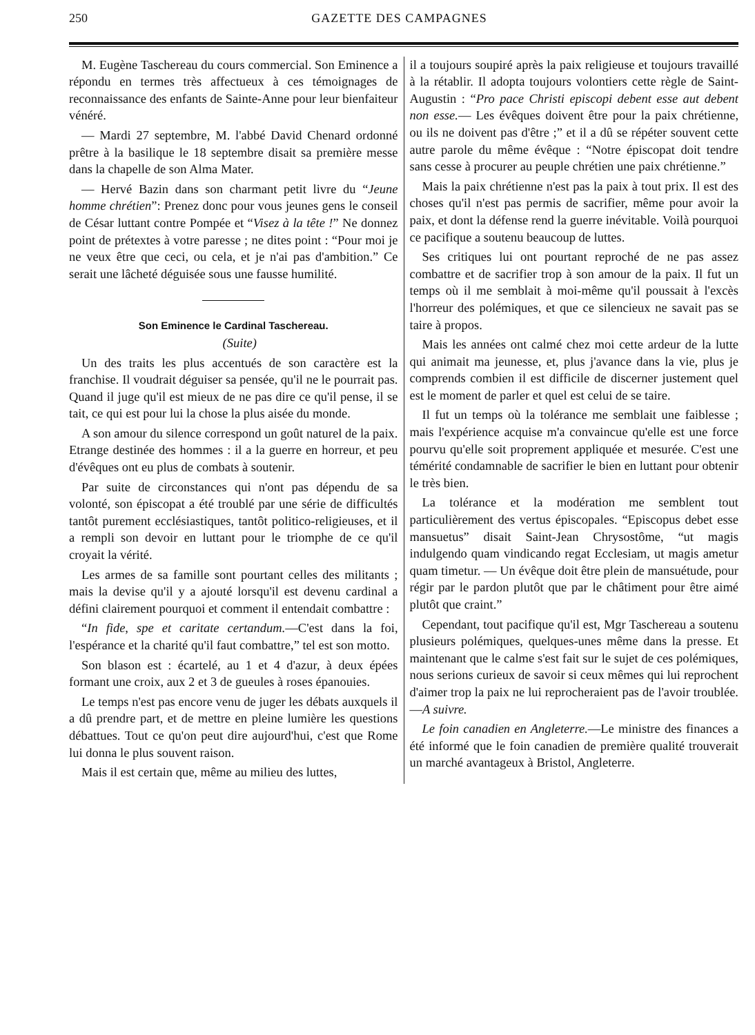250 GAZETTE DES CAMPAGNES
M. Eugène Taschereau du cours commercial. Son Eminence a répondu en termes très affectueux à ces témoignages de reconnaissance des enfants de Sainte-Anne pour leur bienfaiteur vénéré.
— Mardi 27 septembre, M. l'abbé David Chenard ordonné prêtre à la basilique le 18 septembre disait sa première messe dans la chapelle de son Alma Mater.
— Hervé Bazin dans son charmant petit livre du “Jeune homme chrétien”: Prenez donc pour vous jeunes gens le conseil de César luttant contre Pompée et “Visez à la tête !” Ne donnez point de prétextes à votre paresse ; ne dites point : “Pour moi je ne veux être que ceci, ou cela, et je n'ai pas d'ambition.” Ce serait une lâcheté déguisée sous une fausse humilité.
Son Eminence le Cardinal Taschereau.
(Suite)
Un des traits les plus accentués de son caractère est la franchise. Il voudrait déguiser sa pensée, qu'il ne le pourrait pas. Quand il juge qu'il est mieux de ne pas dire ce qu'il pense, il se tait, ce qui est pour lui la chose la plus aisée du monde.
A son amour du silence correspond un goût naturel de la paix. Etrange destinée des hommes : il a la guerre en horreur, et peu d'évêques ont eu plus de combats à soutenir.
Par suite de circonstances qui n'ont pas dépendu de sa volonté, son épiscopat a été troublé par une série de difficultés tantôt purement ecclésiastiques, tantôt politico-religieuses, et il a rempli son devoir en luttant pour le triomphe de ce qu'il croyait la vérité.
Les armes de sa famille sont pourtant celles des militants ; mais la devise qu'il y a ajouté lorsqu'il est devenu cardinal a défini clairement pourquoi et comment il entendait combattre :
“In fide, spe et caritate certandum.—C'est dans la foi, l'espérance et la charité qu'il faut combattre,” tel est son motto.
Son blason est : écartelé, au 1 et 4 d'azur, à deux épées formant une croix, aux 2 et 3 de gueules à roses épanouies.
Le temps n'est pas encore venu de juger les débats auxquels il a dû prendre part, et de mettre en pleine lumière les questions débattues. Tout ce qu'on peut dire aujourd'hui, c'est que Rome lui donna le plus souvent raison.
Mais il est certain que, même au milieu des luttes,
il a toujours soupiré après la paix religieuse et toujours travaillé à la rétablir. Il adopta toujours volontiers cette règle de Saint-Augustin : “Pro pace Christi episcopi debent esse aut debent non esse.— Les évêques doivent être pour la paix chrétienne, ou ils ne doivent pas d'être ;” et il a dû se répéter souvent cette autre parole du même évêque : “Notre épiscopat doit tendre sans cesse à procurer au peuple chrétien une paix chrétienne.”
Mais la paix chrétienne n'est pas la paix à tout prix. Il est des choses qu'il n'est pas permis de sacrifier, même pour avoir la paix, et dont la défense rend la guerre inévitable. Voilà pourquoi ce pacifique a soutenu beaucoup de luttes.
Ses critiques lui ont pourtant reproché de ne pas assez combattre et de sacrifier trop à son amour de la paix. Il fut un temps où il me semblait à moi-même qu'il poussait à l'excès l'horreur des polémiques, et que ce silencieux ne savait pas se taire à propos.
Mais les années ont calmé chez moi cette ardeur de la lutte qui animait ma jeunesse, et, plus j'avance dans la vie, plus je comprends combien il est difficile de discerner justement quel est le moment de parler et quel est celui de se taire.
Il fut un temps où la tolérance me semblait une faiblesse ; mais l'expérience acquise m'a convaincue qu'elle est une force pourvu qu'elle soit proprement appliquée et mesurée. C'est une témérité condamnable de sacrifier le bien en luttant pour obtenir le très bien.
La tolérance et la modération me semblent tout particulièrement des vertus épiscopales. “Episcopus debet esse mansuetus” disait Saint-Jean Chrysostôme, “ut magis indulgendo quam vindicando regat Ecclesiam, ut magis ametur quam timetur. — Un évêque doit être plein de mansuétude, pour régir par le pardon plutôt que par le châtiment pour être aimé plutôt que craint.”
Cependant, tout pacifique qu'il est, Mgr Taschereau a soutenu plusieurs polémiques, quelques-unes même dans la presse. Et maintenant que le calme s'est fait sur le sujet de ces polémiques, nous serions curieux de savoir si ceux mêmes qui lui reprochent d'aimer trop la paix ne lui reprocheraient pas de l'avoir troublée.—A suivre.
Le foin canadien en Angleterre.—Le ministre des finances a été informé que le foin canadien de première qualité trouverait un marché avantageux à Bristol, Angleterre.